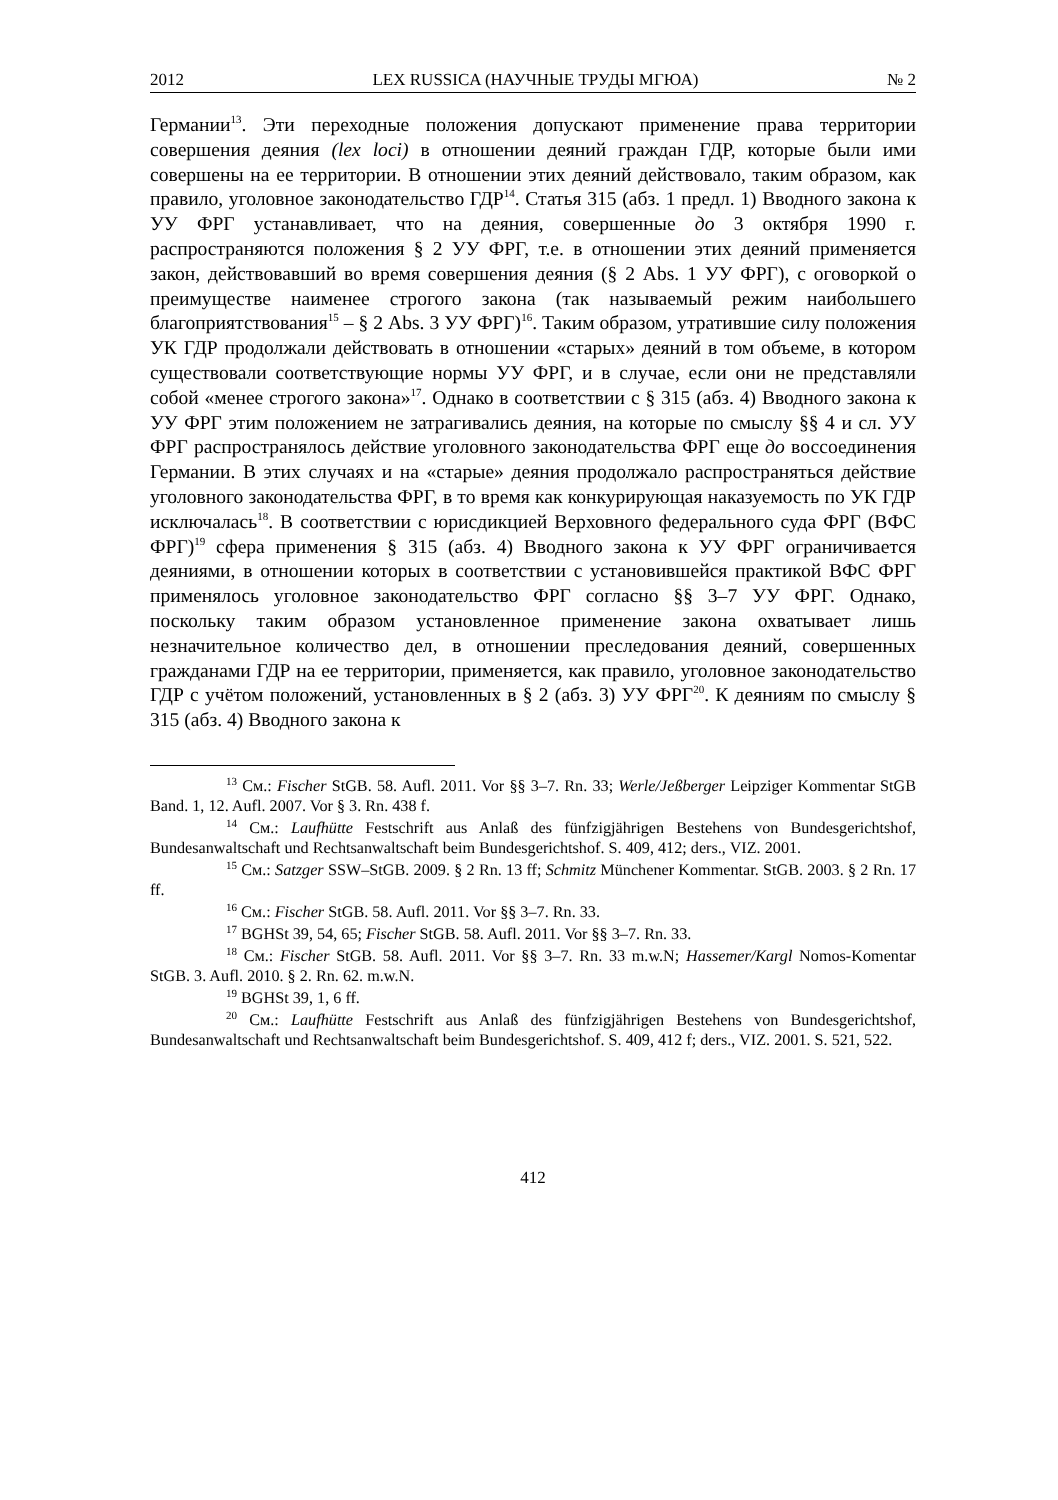2012 LEX RUSSICA (НАУЧНЫЕ ТРУДЫ МГЮА) № 2
Германии<sup>13</sup>. Эти переходные положения допускают применение права территории совершения деяния (lex loci) в отношении деяний граждан ГДР, которые были ими совершены на ее территории. В отношении этих деяний действовало, таким образом, как правило, уголовное законодательство ГДР<sup>14</sup>. Статья 315 (абз. 1 предл. 1) Вводного закона к УУ ФРГ устанавливает, что на деяния, совершенные до 3 октября 1990 г. распространяются положения § 2 УУ ФРГ, т.е. в отношении этих деяний применяется закон, действовавший во время совершения деяния (§ 2 Abs. 1 УУ ФРГ), с оговоркой о преимуществе наименее строгого закона (так называемый режим наибольшего благоприятствования<sup>15</sup> – § 2 Abs. 3 УУ ФРГ)<sup>16</sup>. Таким образом, утратившие силу положения УК ГДР продолжали действовать в отношении «старых» деяний в том объеме, в котором существовали соответствующие нормы УУ ФРГ, и в случае, если они не представляли собой «менее строгого закона»<sup>17</sup>. Однако в соответствии с § 315 (абз. 4) Вводного закона к УУ ФРГ этим положением не затрагивались деяния, на которые по смыслу §§ 4 и сл. УУ ФРГ распространялось действие уголовного законодательства ФРГ еще до воссоединения Германии. В этих случаях и на «старые» деяния продолжало распространяться действие уголовного законодательства ФРГ, в то время как конкурирующая наказуемость по УК ГДР исключалась<sup>18</sup>. В соответствии с юрисдикцией Верховного федерального суда ФРГ (ВФС ФРГ)<sup>19</sup> сфера применения § 315 (абз. 4) Вводного закона к УУ ФРГ ограничивается деяниями, в отношении которых в соответствии с установившейся практикой ВФС ФРГ применялось уголовное законодательство ФРГ согласно §§ 3–7 УУ ФРГ. Однако, поскольку таким образом установленное применение закона охватывает лишь незначительное количество дел, в отношении преследования деяний, совершенных гражданами ГДР на ее территории, применяется, как правило, уголовное законодательство ГДР с учётом положений, установленных в § 2 (абз. 3) УУ ФРГ<sup>20</sup>. К деяниям по смыслу § 315 (абз. 4) Вводного закона к
<sup>13</sup> См.: Fischer StGB. 58. Aufl. 2011. Vor §§ 3–7. Rn. 33; Werle/Jeßberger Leipziger Kommentar StGB Band. 1, 12. Aufl. 2007. Vor § 3. Rn. 438 f.
<sup>14</sup> См.: Laufhütte Festschrift aus Anlaß des fünfzigjährigen Bestehens von Bundesgerichtshof, Bundesanwaltschaft und Rechtsanwaltschaft beim Bundesgerichtshof. S. 409, 412; ders., VIZ. 2001.
<sup>15</sup> См.: Satzger SSW–StGB. 2009. § 2 Rn. 13 ff; Schmitz Münchener Kommentar. StGB. 2003. § 2 Rn. 17 ff.
<sup>16</sup> См.: Fischer StGB. 58. Aufl. 2011. Vor §§ 3–7. Rn. 33.
<sup>17</sup> BGHSt 39, 54, 65; Fischer StGB. 58. Aufl. 2011. Vor §§ 3–7. Rn. 33.
<sup>18</sup> См.: Fischer StGB. 58. Aufl. 2011. Vor §§ 3–7. Rn. 33 m.w.N; Hassemer/Kargl Nomos-Komentar StGB. 3. Aufl. 2010. § 2. Rn. 62. m.w.N.
<sup>19</sup> BGHSt 39, 1, 6 ff.
<sup>20</sup> См.: Laufhütte Festschrift aus Anlaß des fünfzigjährigen Bestehens von Bundesgerichtshof, Bundesanwaltschaft und Rechtsanwaltschaft beim Bundesgerichtshof. S. 409, 412 f; ders., VIZ. 2001. S. 521, 522.
412